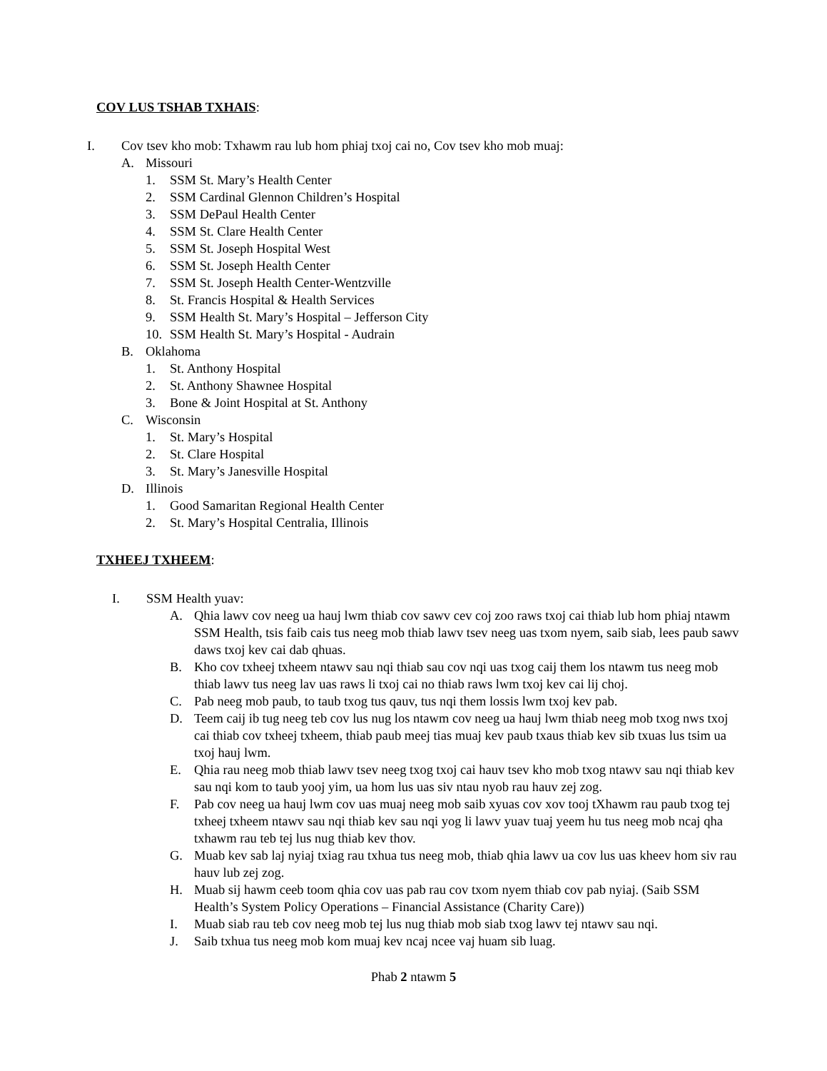COV LUS TSHAB TXHAIS:
I. Cov tsev kho mob: Txhawm rau lub hom phiaj txoj cai no, Cov tsev kho mob muaj:
A. Missouri
1. SSM St. Mary’s Health Center
2. SSM Cardinal Glennon Children’s Hospital
3. SSM DePaul Health Center
4. SSM St. Clare Health Center
5. SSM St. Joseph Hospital West
6. SSM St. Joseph Health Center
7. SSM St. Joseph Health Center-Wentzville
8. St. Francis Hospital & Health Services
9. SSM Health St. Mary’s Hospital – Jefferson City
10. SSM Health St. Mary’s Hospital - Audrain
B. Oklahoma
1. St. Anthony Hospital
2. St. Anthony Shawnee Hospital
3. Bone & Joint Hospital at St. Anthony
C. Wisconsin
1. St. Mary’s Hospital
2. St. Clare Hospital
3. St. Mary’s Janesville Hospital
D. Illinois
1. Good Samaritan Regional Health Center
2. St. Mary’s Hospital Centralia, Illinois
TXHEEJ TXHEEM:
I. SSM Health yuav:
A. Qhia lawv cov neeg ua hauj lwm thiab cov sawv cev coj zoo raws txoj cai thiab lub hom phiaj ntawm SSM Health, tsis faib cais tus neeg mob thiab lawv tsev neeg uas txom nyem, saib siab, lees paub sawv daws txoj kev cai dab qhuas.
B. Kho cov txheej txheem ntawv sau nqi thiab sau cov nqi uas txog caij them los ntawm tus neeg mob thiab lawv tus neeg lav uas raws li txoj cai no thiab raws lwm txoj kev cai lij choj.
C. Pab neeg mob paub, to taub txog tus qauv, tus nqi them lossis lwm txoj kev pab.
D. Teem caij ib tug neeg teb cov lus nug los ntawm cov neeg ua hauj lwm thiab neeg mob txog nws txoj cai thiab cov txheej txheem, thiab paub meej tias muaj kev paub txaus thiab kev sib txuas lus tsim ua txoj hauj lwm.
E. Qhia rau neeg mob thiab lawv tsev neeg txog txoj cai hauv tsev kho mob txog ntawv sau nqi thiab kev sau nqi kom to taub yooj yim, ua hom lus uas siv ntau nyob rau hauv zej zog.
F. Pab cov neeg ua hauj lwm cov uas muaj neeg mob saib xyuas cov xov tooj tXhawm rau paub txog tej txheej txheem ntawv sau nqi thiab kev sau nqi yog li lawv yuav tuaj yeem hu tus neeg mob ncaj qha txhawm rau teb tej lus nug thiab kev thov.
G. Muab kev sab laj nyiaj txiag rau txhua tus neeg mob, thiab qhia lawv ua cov lus uas kheev hom siv rau hauv lub zej zog.
H. Muab sij hawm ceeb toom qhia cov uas pab rau cov txom nyem thiab cov pab nyiaj. (Saib SSM Health’s System Policy Operations – Financial Assistance (Charity Care))
I. Muab siab rau teb cov neeg mob tej lus nug thiab mob siab txog lawv tej ntawv sau nqi.
J. Saib txhua tus neeg mob kom muaj kev ncaj ncee vaj huam sib luag.
Phab 2 ntawm 5